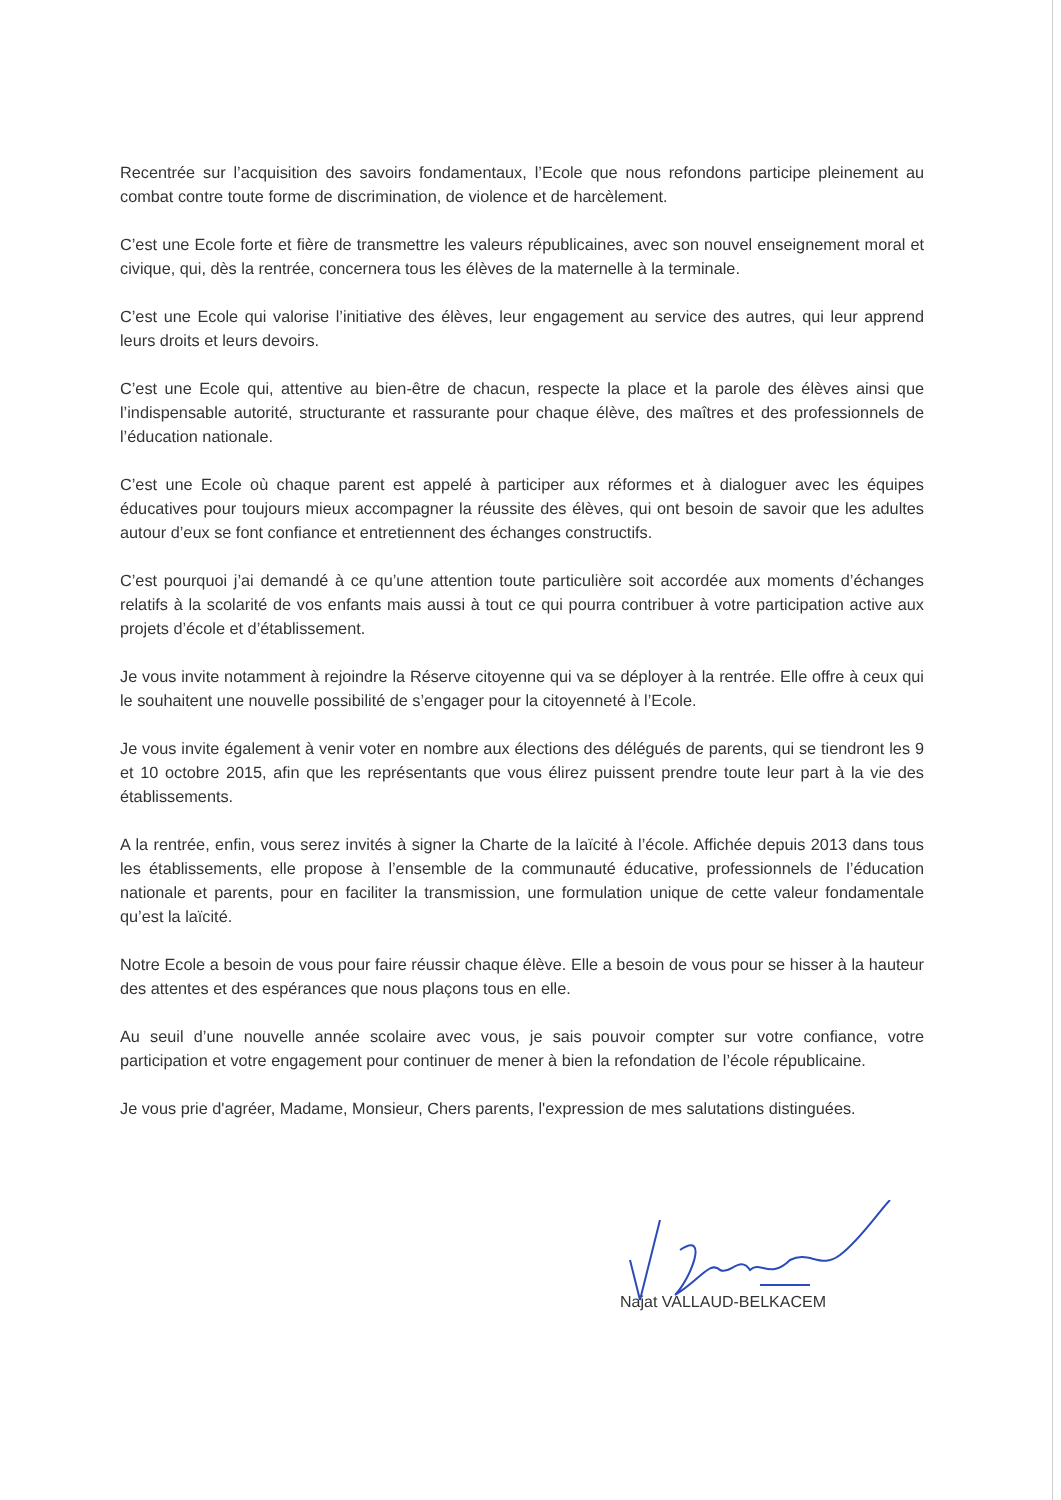Recentrée sur l’acquisition des savoirs fondamentaux, l’Ecole que nous refondons participe pleinement au combat contre toute forme de discrimination, de violence et de harcèlement.
C’est une Ecole forte et fière de transmettre les valeurs républicaines, avec son nouvel enseignement moral et civique, qui, dès la rentrée, concernera tous les élèves de la maternelle à la terminale.
C’est une Ecole qui valorise l’initiative des élèves, leur engagement au service des autres, qui leur apprend leurs droits et leurs devoirs.
C’est une Ecole qui, attentive au bien-être de chacun, respecte la place et la parole des élèves ainsi que l’indispensable autorité, structurante et rassurante pour chaque élève, des maîtres et des professionnels de l’éducation nationale.
C’est une Ecole où chaque parent est appelé à participer aux réformes et à dialoguer avec les équipes éducatives pour toujours mieux accompagner la réussite des élèves, qui ont besoin de savoir que les adultes autour d’eux se font confiance et entretiennent des échanges constructifs.
C’est pourquoi j’ai demandé à ce qu’une attention toute particulière soit accordée aux moments d’échanges relatifs à la scolarité de vos enfants mais aussi à tout ce qui pourra contribuer à votre participation active aux projets d’école et d’établissement.
Je vous invite notamment à rejoindre la Réserve citoyenne qui va se déployer à la rentrée. Elle offre à ceux qui le souhaitent une nouvelle possibilité de s’engager pour la citoyenneté à l’Ecole.
Je vous invite également à venir voter en nombre aux élections des délégués de parents, qui se tiendront les 9 et 10 octobre 2015, afin que les représentants que vous élirez puissent prendre toute leur part à la vie des établissements.
A la rentrée, enfin, vous serez invités à signer la Charte de la laïcité à l’école. Affichée depuis 2013 dans tous les établissements, elle propose à l’ensemble de la communauté éducative, professionnels de l’éducation nationale et parents, pour en faciliter la transmission, une formulation unique de cette valeur fondamentale qu’est la laïcité.
Notre Ecole a besoin de vous pour faire réussir chaque élève. Elle a besoin de vous pour se hisser à la hauteur des attentes et des espérances que nous plaçons tous en elle.
Au seuil d’une nouvelle année scolaire avec vous, je sais pouvoir compter sur votre confiance, votre participation et votre engagement pour continuer de mener à bien la refondation de l’école républicaine.
Je vous prie d'agréer, Madame, Monsieur, Chers parents, l'expression de mes salutations distinguées.
Najat VALLAUD-BELKACEM